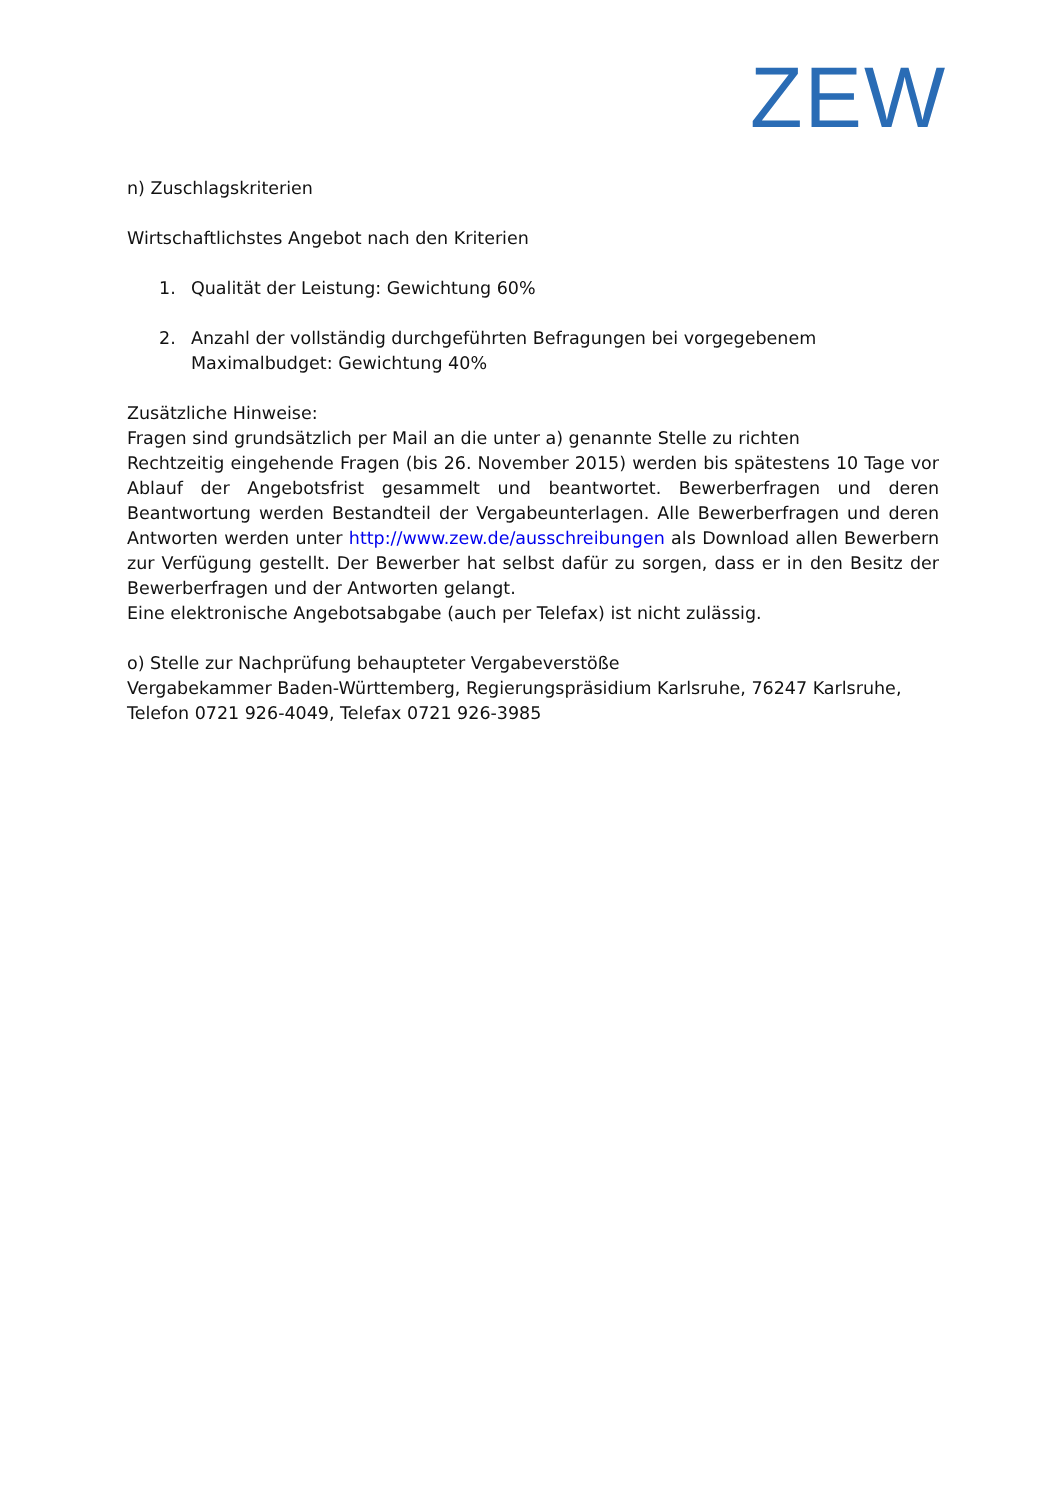ZEW
n) Zuschlagskriterien
Wirtschaftlichstes Angebot nach den Kriterien
1. Qualität der Leistung: Gewichtung 60%
2. Anzahl der vollständig durchgeführten Befragungen bei vorgegebenem Maximalbudget: Gewichtung 40%
Zusätzliche Hinweise:
Fragen sind grundsätzlich per Mail an die unter a) genannte Stelle zu richten
Rechtzeitig eingehende Fragen (bis 26. November 2015) werden bis spätestens 10 Tage vor Ablauf der Angebotsfrist gesammelt und beantwortet. Bewerberfragen und deren Beantwortung werden Bestandteil der Vergabeunterlagen. Alle Bewerberfragen und deren Antworten werden unter http://www.zew.de/ausschreibungen als Download allen Bewerbern zur Verfügung gestellt. Der Bewerber hat selbst dafür zu sorgen, dass er in den Besitz der Bewerberfragen und der Antworten gelangt.
Eine elektronische Angebotsabgabe (auch per Telefax) ist nicht zulässig.
o) Stelle zur Nachprüfung behaupteter Vergabeverstöße
Vergabekammer Baden-Württemberg, Regierungspräsidium Karlsruhe, 76247 Karlsruhe, Telefon 0721 926-4049, Telefax 0721 926-3985